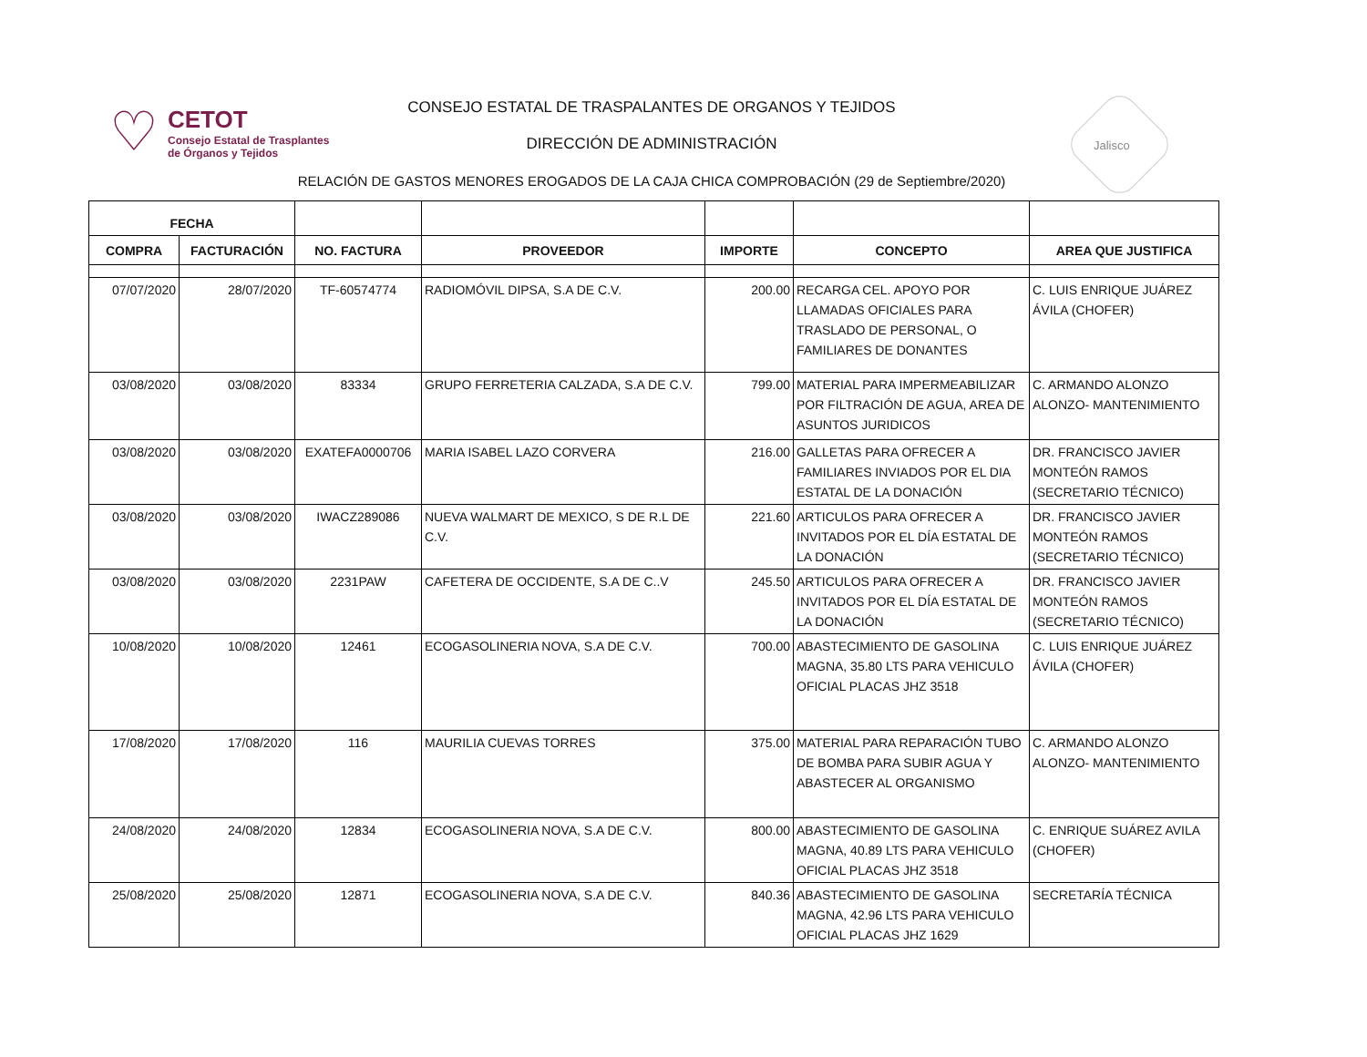♡
CETOT
Consejo Estatal de Trasplantes
de Órganos y Tejidos
CONSEJO ESTATAL DE TRASPALANTES DE ORGANOS Y TEJIDOS
DIRECCIÓN DE ADMINISTRACIÓN Jalisco
RELACIÓN DE GASTOS MENORES EROGADOS DE LA CAJA CHICA COMPROBACIÓN (29 de Septiembre/2020)
| FECHA | | | | | | |
| --- | --- | --- | --- | --- | --- | --- |
| COMPRA | FACTURACIÓN | NO. FACTURA | PROVEEDOR | IMPORTE | CONCEPTO | AREA QUE JUSTIFICA |
| 07/07/2020 | 28/07/2020 | TF-60574774 | RADIOMÓVIL DIPSA, S.A DE C.V. | 200.00 | RECARGA CEL. APOYO POR LLAMADAS OFICIALES PARA TRASLADO DE PERSONAL, O FAMILIARES DE DONANTES | C. LUIS ENRIQUE JUÁREZ ÁVILA (CHOFER) |
| 03/08/2020 | 03/08/2020 | 83334 | GRUPO FERRETERIA CALZADA, S.A DE C.V. | 799.00 | MATERIAL PARA IMPERMEABILIZAR POR FILTRACIÓN DE AGUA, AREA DE ASUNTOS JURIDICOS | C. ARMANDO ALONZO ALONZO- MANTENIMIENTO |
| 03/08/2020 | 03/08/2020 | EXATEFA0000706 | MARIA ISABEL LAZO CORVERA | 216.00 | GALLETAS PARA OFRECER A FAMILIARES INVIADOS POR EL DIA ESTATAL DE LA DONACIÓN | DR. FRANCISCO JAVIER MONTEÓN RAMOS (SECRETARIO TÉCNICO) |
| 03/08/2020 | 03/08/2020 | IWACZ289086 | NUEVA WALMART DE MEXICO, S DE R.L DE C.V. | 221.60 | ARTICULOS PARA OFRECER A INVITADOS POR EL DÍA ESTATAL DE LA DONACIÓN | DR. FRANCISCO JAVIER MONTEÓN RAMOS (SECRETARIO TÉCNICO) |
| 03/08/2020 | 03/08/2020 | 2231PAW | CAFETERA DE OCCIDENTE, S.A DE C..V | 245.50 | ARTICULOS PARA OFRECER A INVITADOS POR EL DÍA ESTATAL DE LA DONACIÓN | DR. FRANCISCO JAVIER MONTEÓN RAMOS (SECRETARIO TÉCNICO) |
| 10/08/2020 | 10/08/2020 | 12461 | ECOGASOLINERIA NOVA, S.A DE C.V. | 700.00 | ABASTECIMIENTO DE GASOLINA MAGNA, 35.80 LTS PARA VEHICULO OFICIAL PLACAS JHZ 3518 | C. LUIS ENRIQUE JUÁREZ ÁVILA (CHOFER) |
| 17/08/2020 | 17/08/2020 | 116 | MAURILIA CUEVAS TORRES | 375.00 | MATERIAL PARA REPARACIÓN TUBO DE BOMBA PARA SUBIR AGUA Y ABASTECER AL ORGANISMO | C. ARMANDO ALONZO ALONZO- MANTENIMIENTO |
| 24/08/2020 | 24/08/2020 | 12834 | ECOGASOLINERIA NOVA, S.A DE C.V. | 800.00 | ABASTECIMIENTO DE GASOLINA MAGNA, 40.89 LTS PARA VEHICULO OFICIAL PLACAS JHZ 3518 | C. ENRIQUE SUÁREZ AVILA (CHOFER) |
| 25/08/2020 | 25/08/2020 | 12871 | ECOGASOLINERIA NOVA, S.A DE C.V. | 840.36 | ABASTECIMIENTO DE GASOLINA MAGNA, 42.96 LTS PARA VEHICULO OFICIAL PLACAS JHZ 1629 | SECRETARÍA TÉCNICA |